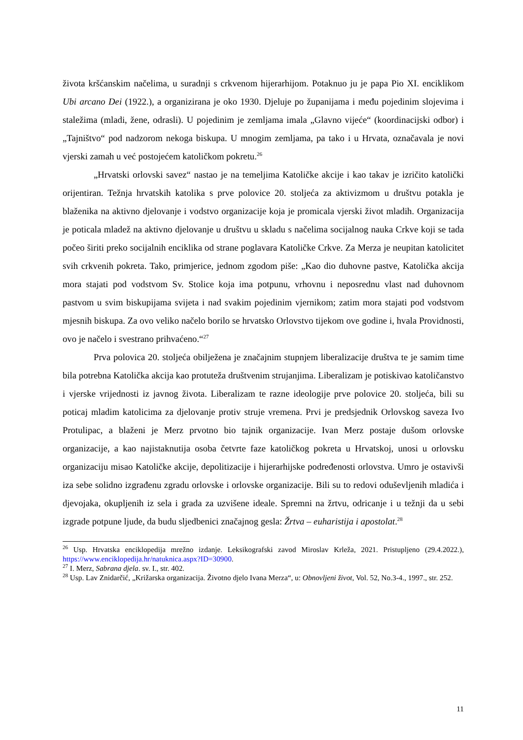života kršćanskim načelima, u suradnji s crkvenom hijerarhijom. Potaknuo ju je papa Pio XI. enciklikom Ubi arcano Dei (1922.), a organizirana je oko 1930. Djeluje po županijama i među pojedinim slojevima i staležima (mladi, žene, odrasli). U pojedinim je zemljama imala „Glavno vijeće“ (koordinacijski odbor) i „Tajništvo“ pod nadzorom nekoga biskupa. U mnogim zemljama, pa tako i u Hrvata, označavala je novi vjerski zamah u već postojećem katoličkom pokretu.<sup>26</sup>
„Hrvatski orlovski savez“ nastao je na temeljima Katoličke akcije i kao takav je izričito katolički orijentiran. Težnja hrvatskih katolika s prve polovice 20. stoljeća za aktivizmom u društvu potakla je blaženika na aktivno djelovanje i vodstvo organizacije koja je promicala vjerski život mladih. Organizacija je poticala mladež na aktivno djelovanje u društvu u skladu s načelima socijalnog nauka Crkve koji se tada počeo širiti preko socijalnih enciklika od strane poglavara Katoličke Crkve. Za Merza je neupitan katolicitet svih crkvenih pokreta. Tako, primjerice, jednom zgodom piše: „Kao dio duhovne pastve, Katolička akcija mora stajati pod vodstvom Sv. Stolice koja ima potpunu, vrhovnu i neposrednu vlast nad duhovnom pastvom u svim biskupijama svijeta i nad svakim pojedinim vjernikom; zatim mora stajati pod vodstvom mjesnih biskupa. Za ovo veliko načelo borilo se hrvatsko Orlovstvo tijekom ove godine i, hvala Providnosti, ovo je načelo i svestrano prihvaćeno.“<sup>27</sup>
Prva polovica 20. stoljeća obilježena je značajnim stupnjem liberalizacije društva te je samim time bila potrebna Katolička akcija kao protuteža društvenim strujanjima. Liberalizam je potiskivao katoličanstvo i vjerske vrijednosti iz javnog života. Liberalizam te razne ideologije prve polovice 20. stoljeća, bili su poticaj mladim katolicima za djelovanje protiv struje vremena. Prvi je predsjednik Orlovskog saveza Ivo Protulipac, a blaženi je Merz prvotno bio tajnik organizacije. Ivan Merz postaje dušom orlovske organizacije, a kao najistaknutija osoba četvrte faze katoličkog pokreta u Hrvatskoj, unosi u orlovsku organizaciju misao Katoličke akcije, depolitizacije i hijerarhijske podređenosti orlovstva. Umro je ostavivši iza sebe solidno izgrađenu zgradu orlovske i orlovske organizacije. Bili su to redovi oduševljenih mladića i djevojaka, okupljenih iz sela i grada za uzvišene ideale. Spremni na žrtvu, odricanje i u težnji da u sebi izgrade potpune ljude, da budu sljedbenici značajnog gesla: Žrtva – euharistija i apostolat.<sup>28</sup>
<sup>26</sup> Usp. Hrvatska enciklopedija mrežno izdanje. Leksikografski zavod Miroslav Krleža, 2021. Pristupljeno (29.4.2022.), https://www.enciklopedija.hr/natuknica.aspx?ID=30900.
<sup>27</sup> I. Merz, Sabrana djela. sv. I., str. 402.
<sup>28</sup> Usp. Lav Znidarčić, „Križarska organizacija. Životno djelo Ivana Merza“, u: Obnovljeni život, Vol. 52, No.3-4., 1997., str. 252.
11